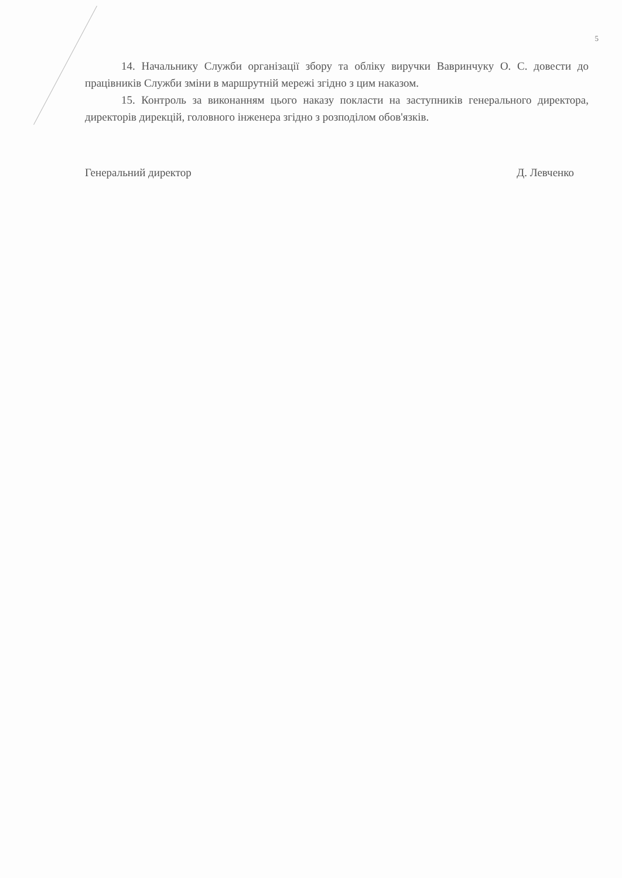5
14. Начальнику Служби організації збору та обліку виручки Вавринчуку О. С. довести до працівників Служби зміни в маршрутній мережі згідно з цим наказом.
15. Контроль за виконанням цього наказу покласти на заступників генерального директора, директорів дирекцій, головного інженера згідно з розподілом обов'язків.
Генеральний директор Д. Левченко